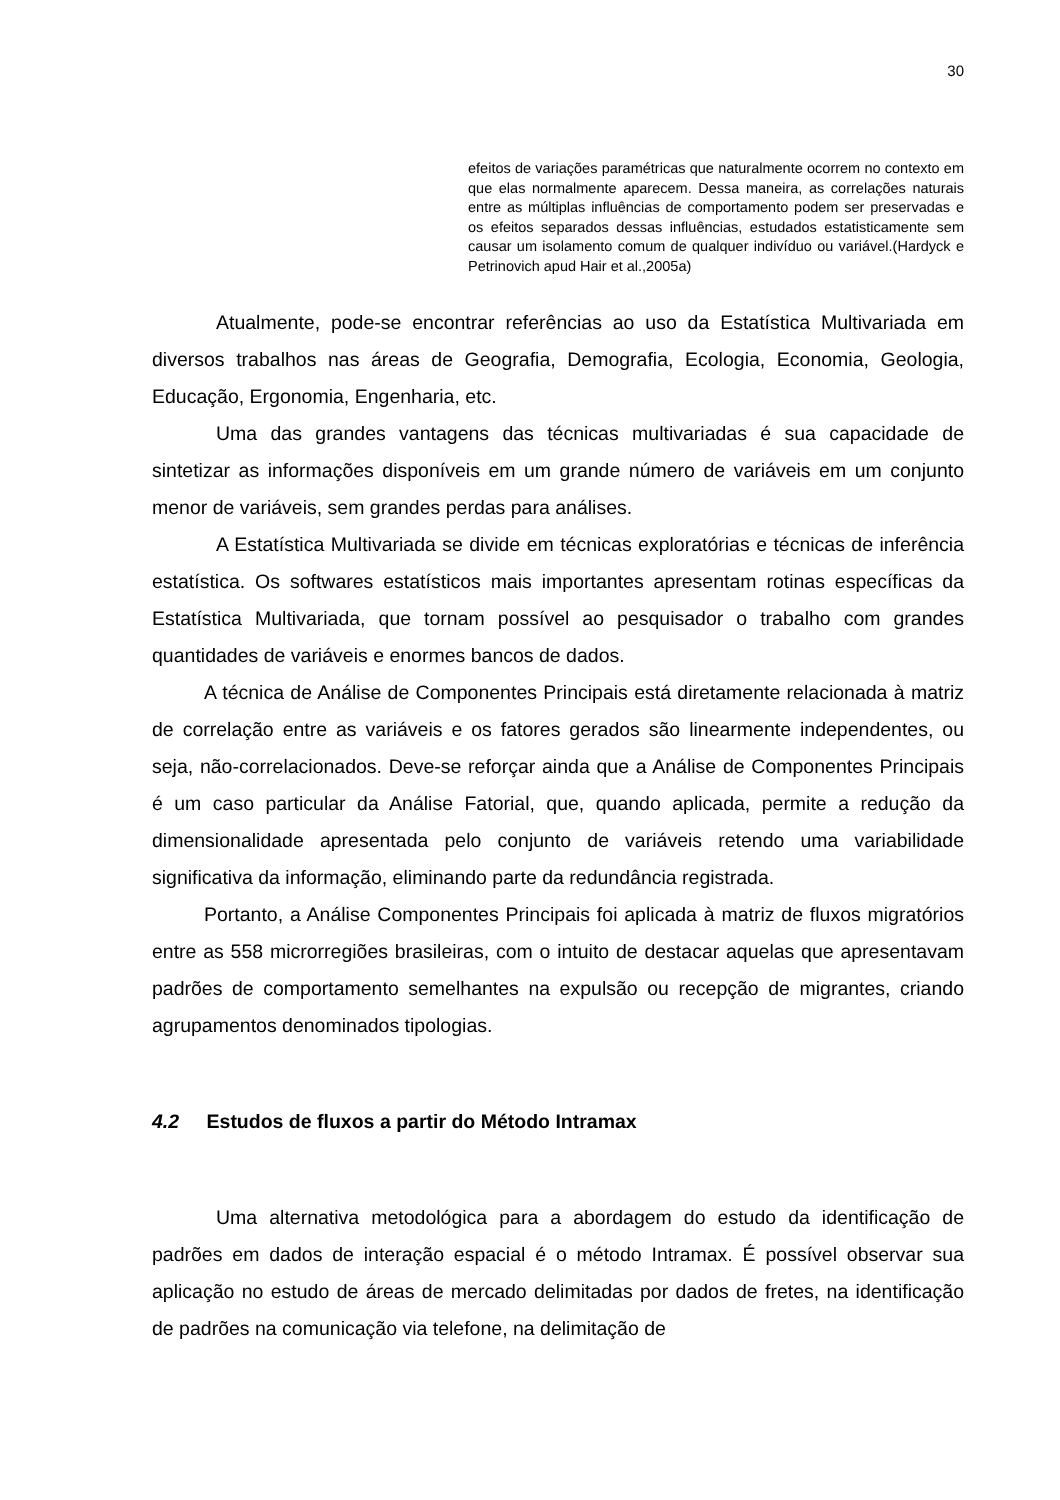30
efeitos de variações paramétricas que naturalmente ocorrem no contexto em que elas normalmente aparecem. Dessa maneira, as correlações naturais entre as múltiplas influências de comportamento podem ser preservadas e os efeitos separados dessas influências, estudados estatisticamente sem causar um isolamento comum de qualquer indivíduo ou variável.(Hardyck e Petrinovich apud Hair et al.,2005a)
Atualmente, pode-se encontrar referências ao uso da Estatística Multivariada em diversos trabalhos nas áreas de Geografia, Demografia, Ecologia, Economia, Geologia, Educação, Ergonomia, Engenharia, etc.
Uma das grandes vantagens das técnicas multivariadas é sua capacidade de sintetizar as informações disponíveis em um grande número de variáveis em um conjunto menor de variáveis, sem grandes perdas para análises.
A Estatística Multivariada se divide em técnicas exploratórias e técnicas de inferência estatística. Os softwares estatísticos mais importantes apresentam rotinas específicas da Estatística Multivariada, que tornam possível ao pesquisador o trabalho com grandes quantidades de variáveis e enormes bancos de dados.
A técnica de Análise de Componentes Principais está diretamente relacionada à matriz de correlação entre as variáveis e os fatores gerados são linearmente independentes, ou seja, não-correlacionados. Deve-se reforçar ainda que a Análise de Componentes Principais é um caso particular da Análise Fatorial, que, quando aplicada, permite a redução da dimensionalidade apresentada pelo conjunto de variáveis retendo uma variabilidade significativa da informação, eliminando parte da redundância registrada.
Portanto, a Análise Componentes Principais foi aplicada à matriz de fluxos migratórios entre as 558 microrregiões brasileiras, com o intuito de destacar aquelas que apresentavam padrões de comportamento semelhantes na expulsão ou recepção de migrantes, criando agrupamentos denominados tipologias.
4.2 Estudos de fluxos a partir do Método Intramax
Uma alternativa metodológica para a abordagem do estudo da identificação de padrões em dados de interação espacial é o método Intramax. É possível observar sua aplicação no estudo de áreas de mercado delimitadas por dados de fretes, na identificação de padrões na comunicação via telefone, na delimitação de